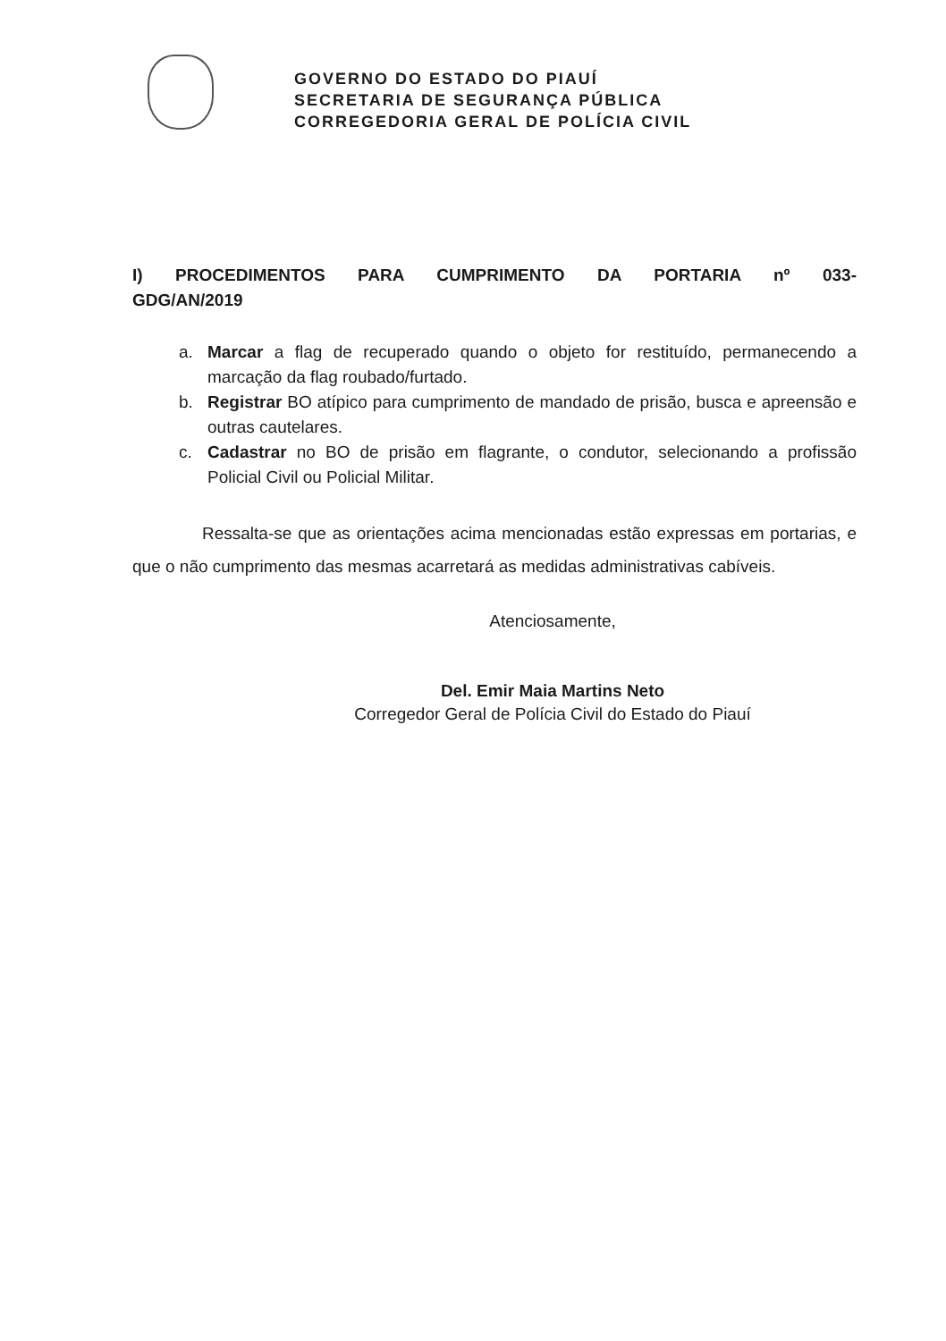GOVERNO DO ESTADO DO PIAUÍ
SECRETARIA DE SEGURANÇA PÚBLICA
CORREGEDORIA GERAL DE POLÍCIA CIVIL
I) PROCEDIMENTOS PARA CUMPRIMENTO DA PORTARIA nº 033-GDG/AN/2019
a. Marcar a flag de recuperado quando o objeto for restituído, permanecendo a marcação da flag roubado/furtado.
b. Registrar BO atípico para cumprimento de mandado de prisão, busca e apreensão e outras cautelares.
c. Cadastrar no BO de prisão em flagrante, o condutor, selecionando a profissão Policial Civil ou Policial Militar.
Ressalta-se que as orientações acima mencionadas estão expressas em portarias, e que o não cumprimento das mesmas acarretará as medidas administrativas cabíveis.
Atenciosamente,
Del. Emir Maia Martins Neto
Corregedor Geral de Polícia Civil do Estado do Piauí